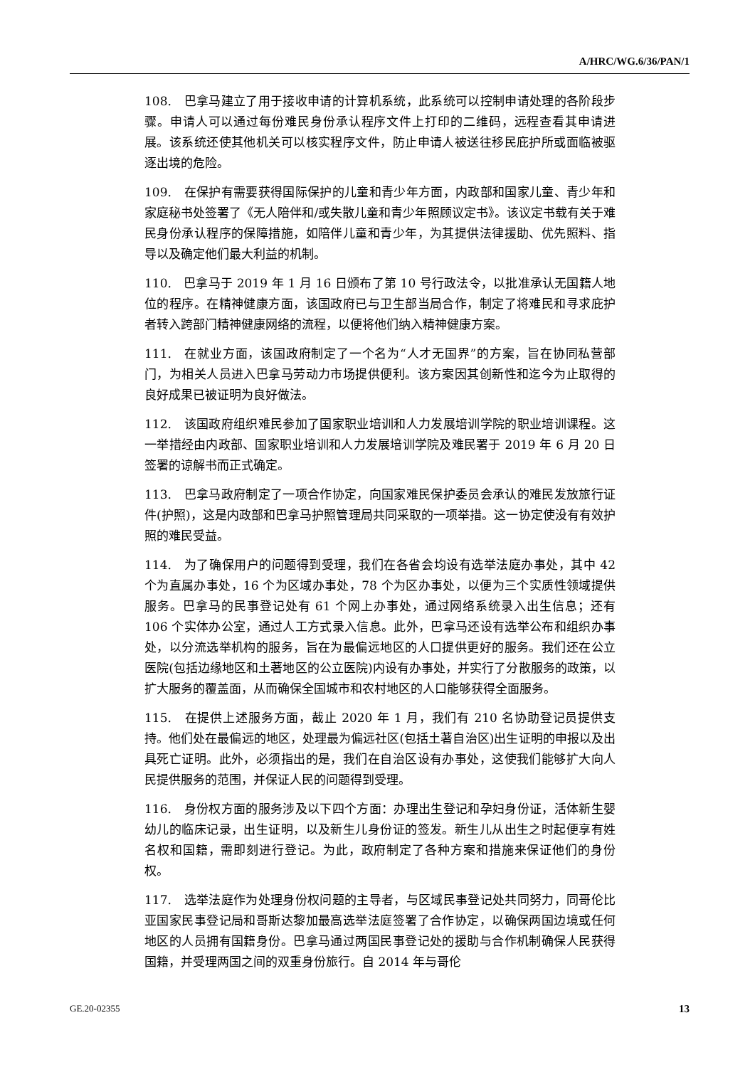A/HRC/WG.6/36/PAN/1
108.　巴拿马建立了用于接收申请的计算机系统，此系统可以控制申请处理的各阶段步骤。申请人可以通过每份难民身份承认程序文件上打印的二维码，远程查看其申请进展。该系统还使其他机关可以核实程序文件，防止申请人被送往移民庇护所或面临被驱逐出境的危险。
109.　在保护有需要获得国际保护的儿童和青少年方面，内政部和国家儿童、青少年和家庭秘书处签署了《无人陪伴和/或失散儿童和青少年照顾议定书》。该议定书载有关于难民身份承认程序的保障措施，如陪伴儿童和青少年，为其提供法律援助、优先照料、指导以及确定他们最大利益的机制。
110.　巴拿马于 2019 年 1 月 16 日颁布了第 10 号行政法令，以批准承认无国籍人地位的程序。在精神健康方面，该国政府已与卫生部当局合作，制定了将难民和寻求庇护者转入跨部门精神健康网络的流程，以便将他们纳入精神健康方案。
111.　在就业方面，该国政府制定了一个名为“人才无国界”的方案，旨在协同私营部门，为相关人员进入巴拿马劳动力市场提供便利。该方案因其创新性和迄今为止取得的良好成果已被证明为良好做法。
112.　该国政府组织难民参加了国家职业培训和人力发展培训学院的职业培训课程。这一举措经由内政部、国家职业培训和人力发展培训学院及难民署于 2019 年 6 月 20 日签署的谅解书而正式确定。
113.　巴拿马政府制定了一项合作协定，向国家难民保护委员会承认的难民发放旅行证件(护照)，这是内政部和巴拿马护照管理局共同采取的一项举措。这一协定使没有有效护照的难民受益。
114.　为了确保用户的问题得到受理，我们在各省会均设有选举法庭办事处，其中 42 个为直属办事处，16 个为区域办事处，78 个为区办事处，以便为三个实质性领域提供服务。巴拿马的民事登记处有 61 个网上办事处，通过网络系统录入出生信息；还有 106 个实体办公室，通过人工方式录入信息。此外，巴拿马还设有选举公布和组织办事处，以分流选举机构的服务，旨在为最偏远地区的人口提供更好的服务。我们还在公立医院(包括边缘地区和土著地区的公立医院)内设有办事处，并实行了分散服务的政策，以扩大服务的覆盖面，从而确保全国城市和农村地区的人口能够获得全面服务。
115.　在提供上述服务方面，截止 2020 年 1 月，我们有 210 名协助登记员提供支持。他们处在最偏远的地区，处理最为偏远社区(包括土著自治区)出生证明的申报以及出具死亡证明。此外，必须指出的是，我们在自治区设有办事处，这使我们能够扩大向人民提供服务的范围，并保证人民的问题得到受理。
116.　身份权方面的服务涉及以下四个方面：办理出生登记和孕妇身份证，活体新生婴幼儿的临床记录，出生证明，以及新生儿身份证的签发。新生儿从出生之时起便享有姓名权和国籍，需即刻进行登记。为此，政府制定了各种方案和措施来保证他们的身份权。
117.　选举法庭作为处理身份权问题的主导者，与区域民事登记处共同努力，同哥伦比亚国家民事登记局和哥斯达黎加最高选举法庭签署了合作协定，以确保两国边境或任何地区的人员拥有国籍身份。巴拿马通过两国民事登记处的援助与合作机制确保人民获得国籍，并受理两国之间的双重身份旅行。自 2014 年与哥伦
GE.20-02355 13